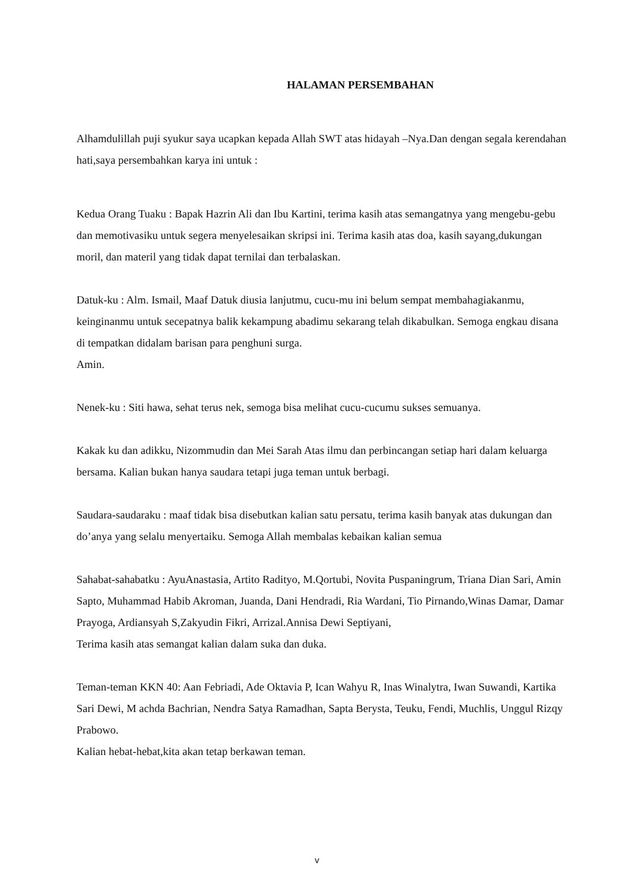HALAMAN PERSEMBAHAN
Alhamdulillah puji syukur saya ucapkan kepada Allah SWT atas hidayah –Nya.Dan dengan segala kerendahan hati,saya persembahkan karya ini untuk :
Kedua Orang Tuaku : Bapak Hazrin Ali dan Ibu Kartini, terima kasih atas semangatnya yang mengebu-gebu dan memotivasiku untuk segera menyelesaikan skripsi ini. Terima kasih atas doa, kasih sayang,dukungan moril, dan materil yang tidak dapat ternilai dan terbalaskan.
Datuk-ku : Alm. Ismail, Maaf Datuk diusia lanjutmu, cucu-mu ini belum sempat membahagiakanmu, keinginanmu untuk secepatnya balik kekampung abadimu sekarang telah dikabulkan. Semoga engkau disana di tempatkan didalam barisan para penghuni surga.
Amin.
Nenek-ku : Siti hawa, sehat terus nek, semoga bisa melihat cucu-cucumu sukses semuanya.
Kakak ku dan adikku, Nizommudin dan Mei Sarah Atas ilmu dan perbincangan setiap hari dalam keluarga bersama. Kalian bukan hanya saudara tetapi juga teman untuk berbagi.
Saudara-saudaraku : maaf tidak bisa disebutkan kalian satu persatu, terima kasih banyak atas dukungan dan do’anya yang selalu menyertaiku. Semoga Allah membalas kebaikan kalian semua
Sahabat-sahabatku : AyuAnastasia, Artito Radityo, M.Qortubi, Novita Puspaningrum, Triana Dian Sari, Amin Sapto, Muhammad Habib Akroman, Juanda, Dani Hendradi, Ria Wardani, Tio Pirnando,Winas Damar, Damar Prayoga, Ardiansyah S,Zakyudin Fikri, Arrizal.Annisa Dewi Septiyani,
Terima kasih atas semangat kalian dalam suka dan duka.
Teman-teman KKN 40: Aan Febriadi, Ade Oktavia P, Ican Wahyu R, Inas Winalytra, Iwan Suwandi, Kartika Sari Dewi, M achda Bachrian, Nendra Satya Ramadhan, Sapta Berysta, Teuku, Fendi, Muchlis, Unggul Rizqy Prabowo.
Kalian hebat-hebat,kita akan tetap berkawan teman.
v